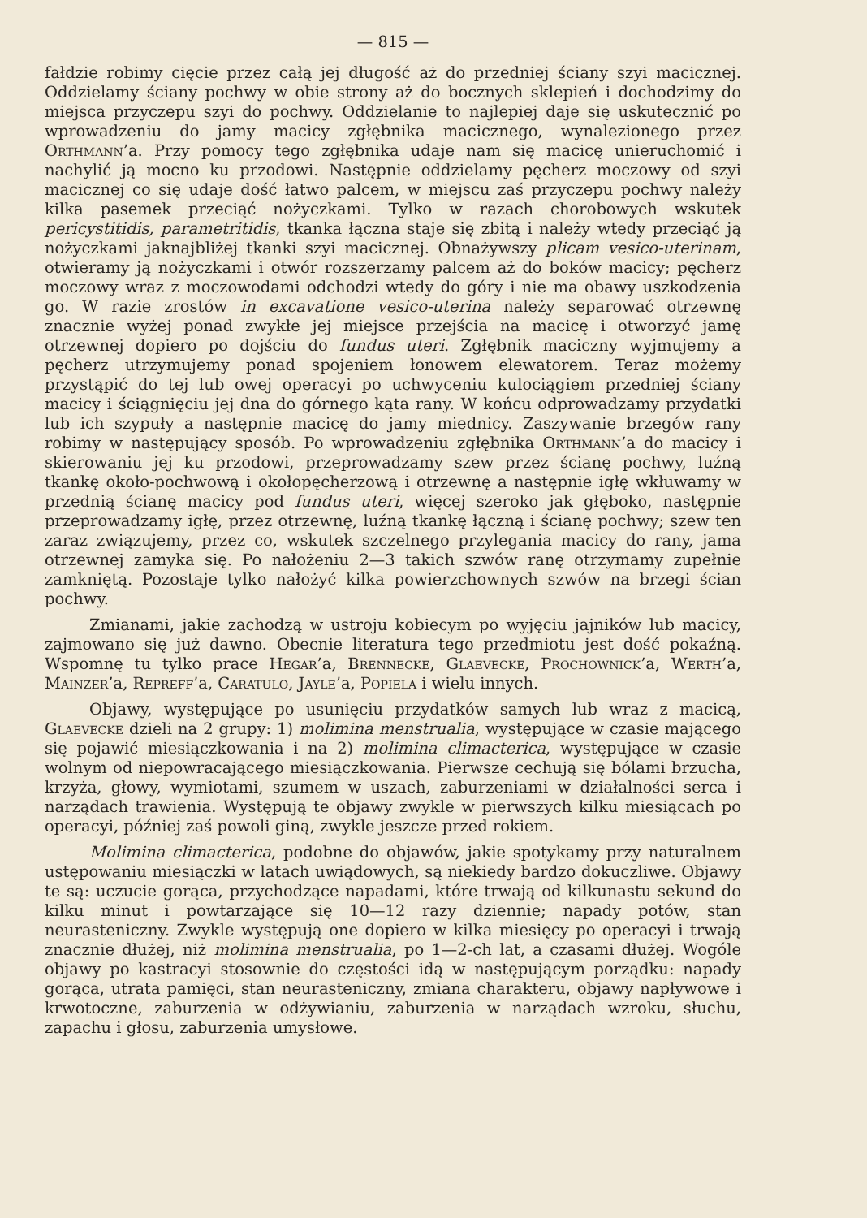— 815 —
fałdzie robimy cięcie przez całą jej długość aż do przedniej ściany szyi macicznej. Oddzielamy ściany pochwy w obie strony aż do bocznych sklepień i dochodzimy do miejsca przyczepu szyi do pochwy. Oddzielanie to najlepiej daje się uskutecznić po wprowadzeniu do jamy macicy zgłębnika macicznego, wynalezionego przez Orthmann’a. Przy pomocy tego zgłębnika udaje nam się macicę unieruchomić i nachylić ją mocno ku przodowi. Następnie oddzielamy pęcherz moczowy od szyi macicznej co się udaje dość łatwo palcem, w miejscu zaś przyczepu pochwy należy kilka pasemek przeciąć nożyczkami. Tylko w razach chorobowych wskutek pericystitidis, parametritidis, tkanka łączna staje się zbitą i należy wtedy przeciąć ją nożyczkami jaknajbliżej tkanki szyi macicznej. Obnażywszy plicam vesico-uterinam, otwieramy ją nożyczkami i otwór rozszerzamy palcem aż do boków macicy; pęcherz moczowy wraz z moczowodami odchodzi wtedy do góry i nie ma obawy uszkodzenia go. W razie zrostów in excavatione vesico-uterina należy separować otrzewnę znacznie wyżej ponad zwykłe jej miejsce przejścia na macicę i otworzyć jamę otrzewnej dopiero po dojściu do fundus uteri. Zgłębnik maciczny wyjmujemy a pęcherz utrzymujemy ponad spojeniem łonowem elewatorem. Teraz możemy przystąpić do tej lub owej operacyi po uchwyceniu kulociągiem przedniej ściany macicy i ściągnięciu jej dna do górnego kąta rany. W końcu odprowadzamy przydatki lub ich szypuły a następnie macicę do jamy miednicy. Zaszywanie brzegów rany robimy w następujący sposób. Po wprowadzeniu zgłębnika Orthmann’a do macicy i skierowaniu jej ku przodowi, przeprowadzamy szew przez ścianę pochwy, luźną tkankę około-pochwową i okołopęcherzową i otrzewnę a następnie igłę wkłuwamy w przednią ścianę macicy pod fundus uteri, więcej szeroko jak głęboko, następnie przeprowadzamy igłę, przez otrzewnę, luźną tkankę łączną i ścianę pochwy; szew ten zaraz związujemy, przez co, wskutek szczelnego przylegania macicy do rany, jama otrzewnej zamyka się. Po nałożeniu 2—3 takich szwów ranę otrzymamy zupełnie zamkniętą. Pozostaje tylko nałożyć kilka powierzchownych szwów na brzegi ścian pochwy.
Zmianami, jakie zachodzą w ustroju kobiecym po wyjęciu jajników lub macicy, zajmowano się już dawno. Obecnie literatura tego przedmiotu jest dość pokaźną. Wspomnę tu tylko prace Hegar’a, Brennecke, Glaevecke, Prochownick’a, Werth’a, Mainzer’a, Repreff’a, Caratulo, Jayle’a, Popiela i wielu innych.
Objawy, występujące po usunięciu przydatków samych lub wraz z macicą, Glaevecke dzieli na 2 grupy: 1) molimina menstrualia, występujące w czasie mającego się pojawić miesiączkowania i na 2) molimina climacterica, występujące w czasie wolnym od niepowracającego miesiączkowania. Pierwsze cechują się bólami brzucha, krzyża, głowy, wymiotami, szumem w uszach, zaburzeniami w działalności serca i narządach trawienia. Występują te objawy zwykle w pierwszych kilku miesiącach po operacyi, później zaś powoli giną, zwykle jeszcze przed rokiem.
Molimina climacterica, podobne do objawów, jakie spotykamy przy naturalnem ustępowaniu miesiączki w latach uwiądowych, są niekiedy bardzo dokuczliwe. Objawy te są: uczucie gorąca, przychodzące napadami, które trwają od kilkunastu sekund do kilku minut i powtarzające się 10—12 razy dziennie; napady potów, stan neurasteniczny. Zwykle występują one dopiero w kilka miesięcy po operacyi i trwają znacznie dłużej, niż molimina menstrualia, po 1—2-ch lat, a czasami dłużej. Wogóle objawy po kastracyi stosownie do częstości idą w następującym porządku: napady gorąca, utrata pamięci, stan neurasteniczny, zmiana charakteru, objawy napływowe i krwotoczne, zaburzenia w odżywianiu, zaburzenia w narządach wzroku, słuchu, zapachu i głosu, zaburzenia umysłowe.